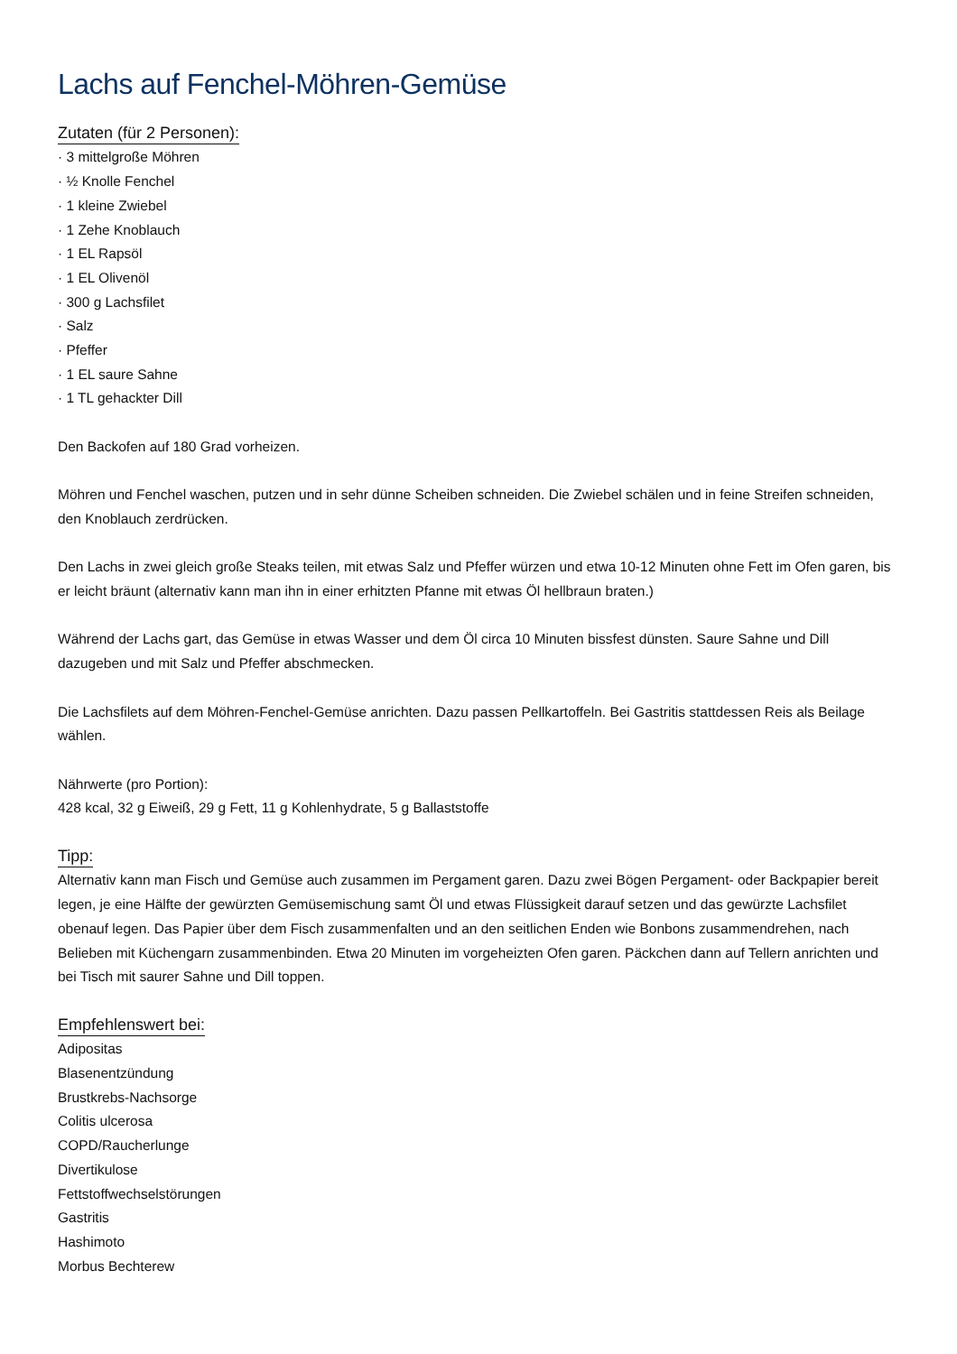Lachs auf Fenchel-Möhren-Gemüse
Zutaten (für 2 Personen):
· 3 mittelgroße Möhren
· ½ Knolle Fenchel
· 1 kleine Zwiebel
· 1 Zehe Knoblauch
· 1 EL Rapsöl
· 1 EL Olivenöl
· 300 g Lachsfilet
· Salz
· Pfeffer
· 1 EL saure Sahne
· 1 TL gehackter Dill
Den Backofen auf 180 Grad vorheizen.
Möhren und Fenchel waschen, putzen und in sehr dünne Scheiben schneiden. Die Zwiebel schälen und in feine Streifen schneiden, den Knoblauch zerdrücken.
Den Lachs in zwei gleich große Steaks teilen, mit etwas Salz und Pfeffer würzen und etwa 10-12 Minuten ohne Fett im Ofen garen, bis er leicht bräunt (alternativ kann man ihn in einer erhitzten Pfanne mit etwas Öl hellbraun braten.)
Während der Lachs gart, das Gemüse in etwas Wasser und dem Öl circa 10 Minuten bissfest dünsten. Saure Sahne und Dill dazugeben und mit Salz und Pfeffer abschmecken.
Die Lachsfilets auf dem Möhren-Fenchel-Gemüse anrichten. Dazu passen Pellkartoffeln. Bei Gastritis stattdessen Reis als Beilage wählen.
Nährwerte (pro Portion):
428 kcal, 32 g Eiweiß, 29 g Fett, 11 g Kohlenhydrate, 5 g Ballaststoffe
Tipp:
Alternativ kann man Fisch und Gemüse auch zusammen im Pergament garen. Dazu zwei Bögen Pergament- oder Backpapier bereit legen, je eine Hälfte der gewürzten Gemüsemischung samt Öl und etwas Flüssigkeit darauf setzen und das gewürzte Lachsfilet obenauf legen. Das Papier über dem Fisch zusammenfalten und an den seitlichen Enden wie Bonbons zusammendrehen, nach Belieben mit Küchengarn zusammenbinden. Etwa 20 Minuten im vorgeheizten Ofen garen. Päckchen dann auf Tellern anrichten und bei Tisch mit saurer Sahne und Dill toppen.
Empfehlenswert bei:
Adipositas
Blasenentzündung
Brustkrebs-Nachsorge
Colitis ulcerosa
COPD/Raucherlunge
Divertikulose
Fettstoffwechselstörungen
Gastritis
Hashimoto
Morbus Bechterew